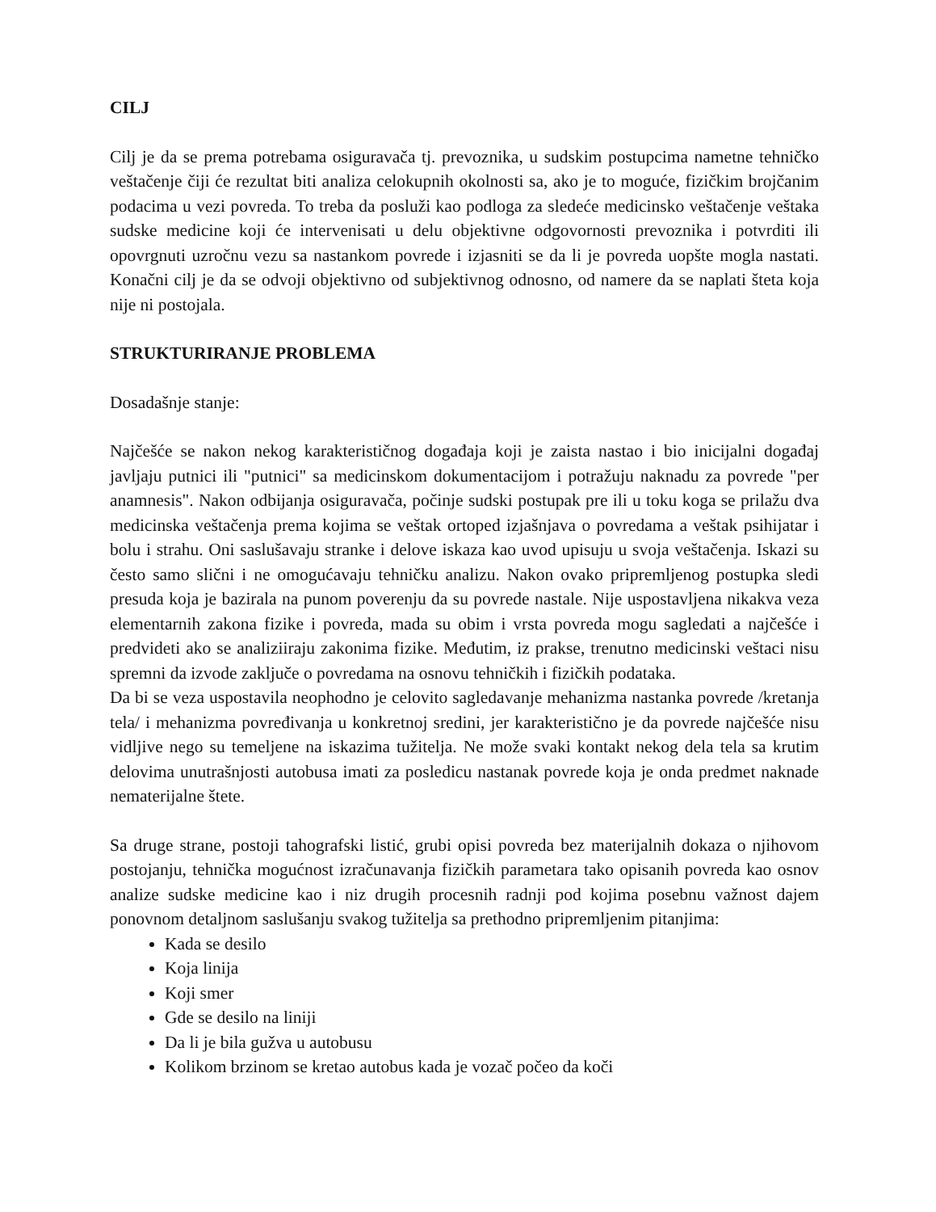CILJ
Cilj je da se prema potrebama osiguravača tj. prevoznika, u sudskim postupcima nametne tehničko veštačenje čiji će rezultat biti analiza celokupnih okolnosti sa, ako je to moguće, fizičkim brojčanim podacima u vezi povreda. To treba da posluži kao podloga za sledeće medicinsko veštačenje veštaka sudske medicine koji će intervenisati u delu objektivne odgovornosti prevoznika i potvrditi ili opovrgnuti uzročnu vezu sa nastankom povrede i izjasniti se da li je povreda uopšte mogla nastati. Konačni cilj je da se odvoji objektivno od subjektivnog odnosno, od namere da se naplati šteta koja nije ni postojala.
STRUKTURIRANJE PROBLEMA
Dosadašnje stanje:
Najčešće se nakon nekog karakterističnog događaja koji je zaista nastao i bio inicijalni događaj javljaju putnici ili "putnici" sa medicinskom dokumentacijom i potražuju naknadu za povrede "per anamnesis". Nakon odbijanja osiguravača, počinje sudski postupak pre ili u toku koga se prilažu dva medicinska veštačenja prema kojima se veštak ortoped izjašnjava o povredama a veštak psihijatar i bolu i strahu. Oni saslušavaju stranke i delove iskaza kao uvod upisuju u svoja veštačenja. Iskazi su često samo slični i ne omogućavaju tehničku analizu. Nakon ovako pripremljenog postupka sledi presuda koja je bazirala na punom poverenju da su povrede nastale. Nije uspostavljena nikakva veza elementarnih zakona fizike i povreda, mada su obim i vrsta povreda mogu sagledati a najčešće i predvideti ako se analiziiraju zakonima fizike. Međutim, iz prakse, trenutno medicinski veštaci nisu spremni da izvode zaključe o povredama na osnovu tehničkih i fizičkih podataka.
Da bi se veza uspostavila neophodno je celovito sagledavanje mehanizma nastanka povrede /kretanja tela/ i mehanizma povređivanja u konkretnoj sredini, jer karakteristično je da povrede najčešće nisu vidljive nego su temeljene na iskazima tužitelja. Ne može svaki kontakt nekog dela tela sa krutim delovima unutrašnjosti autobusa imati za posledicu nastanak povrede koja je onda predmet naknade nematerijalne štete.
Sa druge strane, postoji tahografski listić, grubi opisi povreda bez materijalnih dokaza o njihovom postojanju, tehnička mogućnost izračunavanja fizičkih parametara tako opisanih povreda kao osnov analize sudske medicine kao i niz drugih procesnih radnji pod kojima posebnu važnost dajem ponovnom detaljnom saslušanju svakog tužitelja sa prethodno pripremljenim pitanjima:
Kada se desilo
Koja linija
Koji smer
Gde se desilo na liniji
Da li je bila gužva u autobusu
Kolikom brzinom se kretao autobus kada je vozač počeo da koči